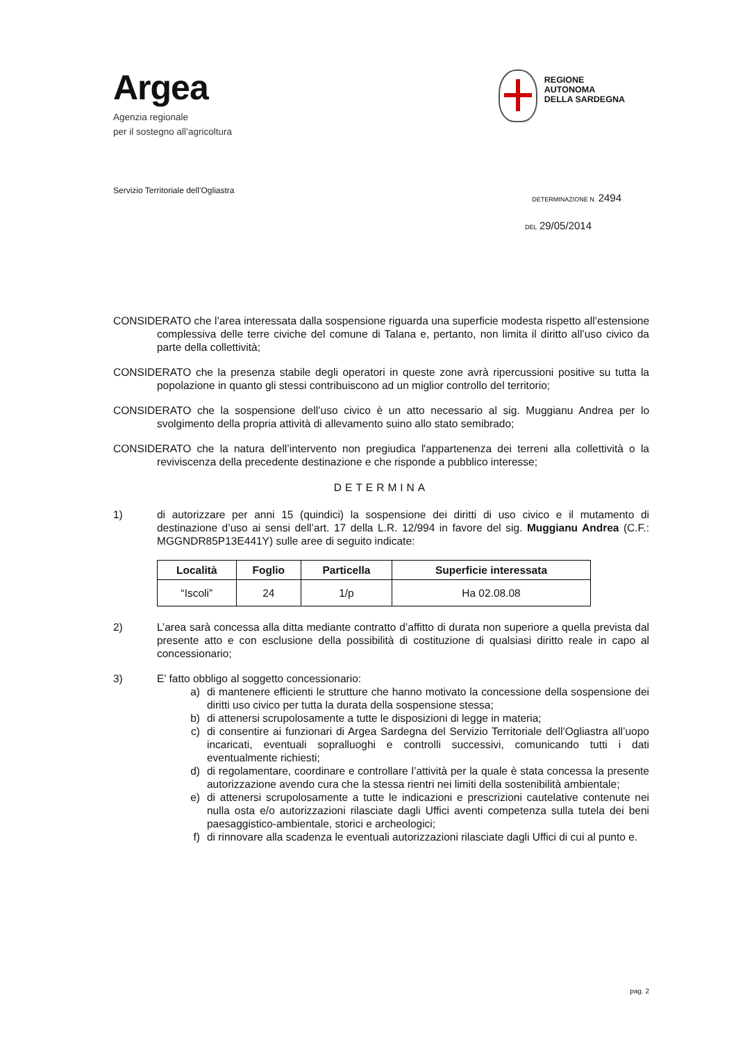Argea
Agenzia regionale
per il sostegno all’agricoltura
REGIONE
AUTONOMA
DELLA SARDEGNA
Servizio Territoriale dell’Ogliastra
DETERMINAZIONE N. 2494
DEL 29/05/2014
CONSIDERATO che l’area interessata dalla sospensione riguarda una superficie modesta rispetto all’estensione complessiva delle terre civiche del comune di Talana e, pertanto, non limita il diritto all’uso civico da parte della collettività;
CONSIDERATO che la presenza stabile degli operatori in queste zone avrà ripercussioni positive su tutta la popolazione in quanto gli stessi contribuiscono ad un miglior controllo del territorio;
CONSIDERATO che la sospensione dell’uso civico è un atto necessario al sig. Muggianu Andrea per lo svolgimento della propria attività di allevamento suino allo stato semibrado;
CONSIDERATO che la natura dell’intervento non pregiudica l'appartenenza dei terreni alla collettività o la reviviscenza della precedente destinazione e che risponde a pubblico interesse;
DETERMINA
1) di autorizzare per anni 15 (quindici) la sospensione dei diritti di uso civico e il mutamento di destinazione d’uso ai sensi dell’art. 17 della L.R. 12/994 in favore del sig. Muggianu Andrea (C.F.: MGGNDR85P13E441Y) sulle aree di seguito indicate:
| Località | Foglio | Particella | Superficie interessata |
| --- | --- | --- | --- |
| “Iscoli” | 24 | 1/p | Ha 02.08.08 |
2) L’area sarà concessa alla ditta mediante contratto d’affitto di durata non superiore a quella prevista dal presente atto e con esclusione della possibilità di costituzione di qualsiasi diritto reale in capo al concessionario;
3) E’ fatto obbligo al soggetto concessionario:
a) di mantenere efficienti le strutture che hanno motivato la concessione della sospensione dei diritti uso civico per tutta la durata della sospensione stessa;
b) di attenersi scrupolosamente a tutte le disposizioni di legge in materia;
c) di consentire ai funzionari di Argea Sardegna del Servizio Territoriale dell’Ogliastra all’uopo incaricati, eventuali sopralluoghi e controlli successivi, comunicando tutti i dati eventualmente richiesti;
d) di regolamentare, coordinare e controllare l’attività per la quale è stata concessa la presente autorizzazione avendo cura che la stessa rientri nei limiti della sostenibilità ambientale;
e) di attenersi scrupolosamente a tutte le indicazioni e prescrizioni cautelative contenute nei nulla osta e/o autorizzazioni rilasciate dagli Uffici aventi competenza sulla tutela dei beni paesaggistico-ambientale, storici e archeologici;
f) di rinnovare alla scadenza le eventuali autorizzazioni rilasciate dagli Uffici di cui al punto e.
pag. 2